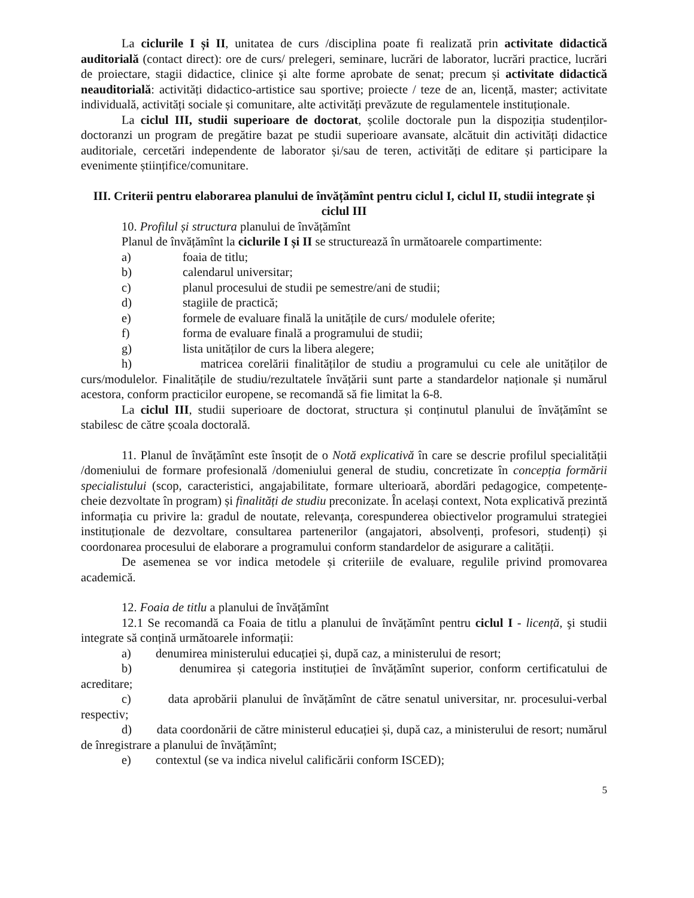La ciclurile I și II, unitatea de curs /disciplina poate fi realizată prin activitate didactică auditorială (contact direct): ore de curs/ prelegeri, seminare, lucrări de laborator, lucrări practice, lucrări de proiectare, stagii didactice, clinice şi alte forme aprobate de senat; precum și activitate didactică neauditorială: activități didactico-artistice sau sportive; proiecte / teze de an, licență, master; activitate individuală, activități sociale și comunitare, alte activități prevăzute de regulamentele instituționale.
La ciclul III, studii superioare de doctorat, școlile doctorale pun la dispoziția studenților-doctoranzi un program de pregătire bazat pe studii superioare avansate, alcătuit din activități didactice auditoriale, cercetări independente de laborator și/sau de teren, activități de editare și participare la evenimente științifice/comunitare.
III. Criterii pentru elaborarea planului de învățămînt pentru ciclul I, ciclul II, studii integrate și ciclul III
10. Profilul și structura planului de învățămînt
Planul de învățămînt la ciclurile I și II se structurează în următoarele compartimente:
a) foaia de titlu;
b) calendarul universitar;
c) planul procesului de studii pe semestre/ani de studii;
d) stagiile de practică;
e) formele de evaluare finală la unitățile de curs/ modulele oferite;
f) forma de evaluare finală a programului de studii;
g) lista unităților de curs la libera alegere;
h) matricea corelării finalităților de studiu a programului cu cele ale unităților de curs/modulelor. Finalitățile de studiu/rezultatele învățării sunt parte a standardelor naționale și numărul acestora, conform practicilor europene, se recomandă să fie limitat la 6-8.
La ciclul III, studii superioare de doctorat, structura și conținutul planului de învățămînt se stabilesc de către școala doctorală.
11. Planul de învățămînt este însoțit de o Notă explicativă în care se descrie profilul specialității /domeniului de formare profesională /domeniului general de studiu, concretizate în concepția formării specialistului (scop, caracteristici, angajabilitate, formare ulterioară, abordări pedagogice, competențe-cheie dezvoltate în program) și finalități de studiu preconizate. În același context, Nota explicativă prezintă informația cu privire la: gradul de noutate, relevanța, corespunderea obiectivelor programului strategiei instituționale de dezvoltare, consultarea partenerilor (angajatori, absolvenți, profesori, studenți) și coordonarea procesului de elaborare a programului conform standardelor de asigurare a calității.
De asemenea se vor indica metodele și criteriile de evaluare, regulile privind promovarea academică.
12. Foaia de titlu a planului de învățămînt
12.1 Se recomandă ca Foaia de titlu a planului de învățămînt pentru ciclul I - licență, şi studii integrate să conțină următoarele informații:
a) denumirea ministerului educației și, după caz, a ministerului de resort;
b) denumirea și categoria instituției de învățămînt superior, conform certificatului de acreditare;
c) data aprobării planului de învățămînt de către senatul universitar, nr. procesului-verbal respectiv;
d) data coordonării de către ministerul educației și, după caz, a ministerului de resort; numărul de înregistrare a planului de învățămînt;
e) contextul (se va indica nivelul calificării conform ISCED);
5